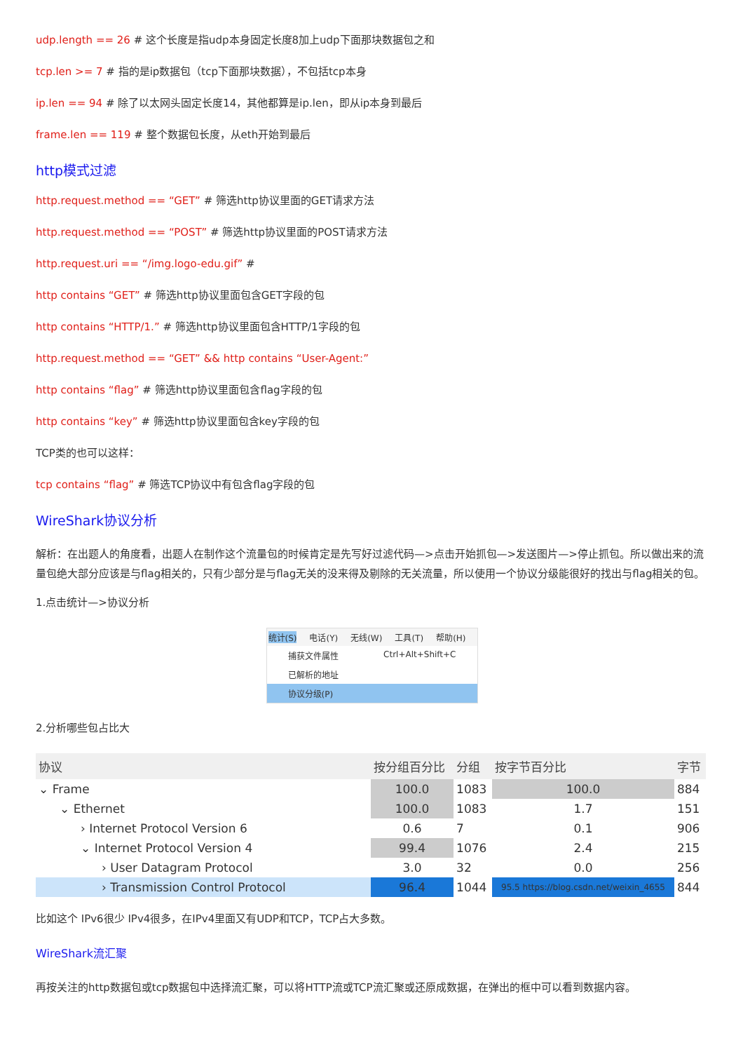udp.length == 26 # 这个长度是指udp本身固定长度8加上udp下面那块数据包之和
tcp.len >= 7 # 指的是ip数据包（tcp下面那块数据），不包括tcp本身
ip.len == 94 # 除了以太网头固定长度14，其他都算是ip.len，即从ip本身到最后
frame.len == 119 # 整个数据包长度，从eth开始到最后
http模式过滤
http.request.method == “GET” # 筛选http协议里面的GET请求方法
http.request.method == “POST” # 筛选http协议里面的POST请求方法
http.request.uri == “/img.logo-edu.gif” #
http contains “GET” # 筛选http协议里面包含GET字段的包
http contains “HTTP/1.” # 筛选http协议里面包含HTTP/1字段的包
http.request.method == “GET” && http contains “User-Agent:”
http contains “flag” # 筛选http协议里面包含flag字段的包
http contains “key” # 筛选http协议里面包含key字段的包
TCP类的也可以这样：
tcp contains “flag” # 筛选TCP协议中有包含flag字段的包
WireShark协议分析
解析：在出题人的角度看，出题人在制作这个流量包的时候肯定是先写好过滤代码—>点击开始抓包—>发送图片—>停止抓包。所以做出来的流量包绝大部分应该是与flag相关的，只有少部分是与flag无关的没来得及剔除的无关流量，所以使用一个协议分级能很好的找出与flag相关的包。
1.点击统计—>协议分析
统计(S) 电话(Y) 无线(W) 工具(T) 帮助(H)
捕获文件属性 Ctrl+Alt+Shift+C
已解析的地址
协议分级(P)
2.分析哪些包占比大
| 协议 | 按分组百分比 | 分组 | 按字节百分比 | 字节 |
| --- | --- | --- | --- | --- |
| ⌄ Frame | 100.0 | 1083 | 100.0 | 884 |
| ⌄ Ethernet | 100.0 | 1083 | 1.7 | 151 |
| › Internet Protocol Version 6 | 0.6 | 7 | 0.1 | 906 |
| ⌄ Internet Protocol Version 4 | 99.4 | 1076 | 2.4 | 215 |
| › User Datagram Protocol | 3.0 | 32 | 0.0 | 256 |
| › Transmission Control Protocol | 96.4 | 1044 | 95.5 https://blog.csdn.net/weixin_4655 | 844 |
比如这个 IPv6很少 IPv4很多，在IPv4里面又有UDP和TCP，TCP占大多数。
WireShark流汇聚
再按关注的http数据包或tcp数据包中选择流汇聚，可以将HTTP流或TCP流汇聚或还原成数据，在弹出的框中可以看到数据内容。